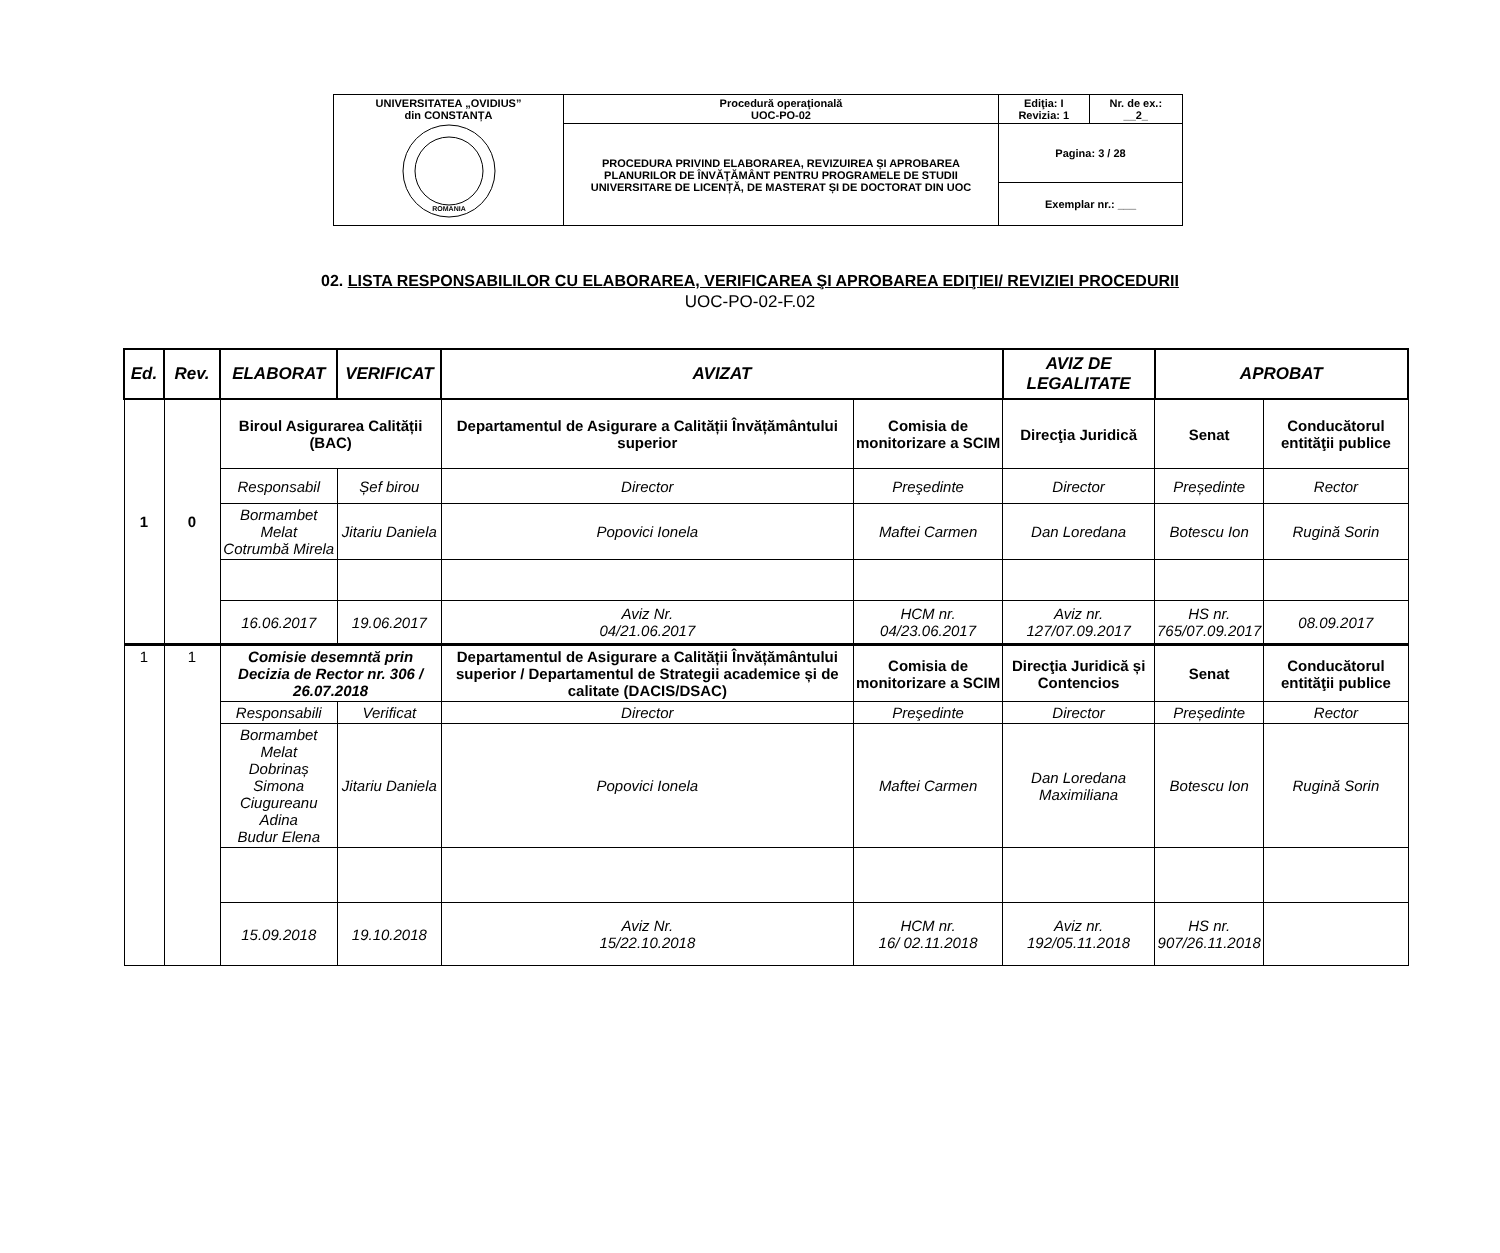| UNIVERSITATEA „OVIDIUS” din CONSTANȚA ROMANIA | Procedură operaţională UOC-PO-02 | Ediţia: I Revizia: 1 | Nr. de ex.: __2_ |
| | PROCEDURA PRIVIND ELABORAREA, REVIZUIREA ȘI APROBAREA PLANURILOR DE ÎNVĂŢĂMÂNT PENTRU PROGRAMELE DE STUDII UNIVERSITARE DE LICENȚĂ, DE MASTERAT ȘI DE DOCTORAT DIN UOC | Pagina: 3 / 28 | |
| | | Exemplar nr.: ___ | |
02. LISTA RESPONSABILILOR CU ELABORAREA, VERIFICAREA ŞI APROBAREA EDIŢIEI/ REVIZIEI PROCEDURII
UOC-PO-02-F.02
| Ed. | Rev. | ELABORAT | VERIFICAT | AVIZAT | | AVIZ DE LEGALITATE | APROBAT | |
| --- | --- | --- | --- | --- | --- | --- | --- | --- |
| 1 | 0 | Biroul Asigurarea Calității (BAC) | | Departamentul de Asigurare a Calității Învățământului superior | Comisia de monitorizare a SCIM | Direcţia Juridică | Senat | Conducătorul entităţii publice |
| | | Responsabil | Șef birou | Director | Preşedinte | Director | Președinte | Rector |
| | | Bormambet Melat Cotrumbă Mirela | Jitariu Daniela | Popovici Ionela | Maftei Carmen | Dan Loredana | Botescu Ion | Rugină Sorin |
| | | 16.06.2017 | 19.06.2017 | Aviz Nr. 04/21.06.2017 | HCM nr. 04/23.06.2017 | Aviz nr. 127/07.09.2017 | HS nr. 765/07.09.2017 | 08.09.2017 |
| 1 | 1 | Comisie desemntă prin Decizia de Rector nr. 306 / 26.07.2018 | | Departamentul de Asigurare a Calității Învățământului superior / Departamentul de Strategii academice și de calitate (DACIS/DSAC) | Comisia de monitorizare a SCIM | Direcţia Juridică și Contencios | Senat | Conducătorul entităţii publice |
| | | Responsabili | Verificat | Director | Preşedinte | Director | Președinte | Rector |
| | | Bormambet Melat Dobrinaș Simona Ciugureanu Adina Budur Elena | Jitariu Daniela | Popovici Ionela | Maftei Carmen | Dan Loredana Maximiliana | Botescu Ion | Rugină Sorin |
| | | 15.09.2018 | 19.10.2018 | Aviz Nr. 15/22.10.2018 | HCM nr. 16/ 02.11.2018 | Aviz nr. 192/05.11.2018 | HS nr. 907/26.11.2018 | |